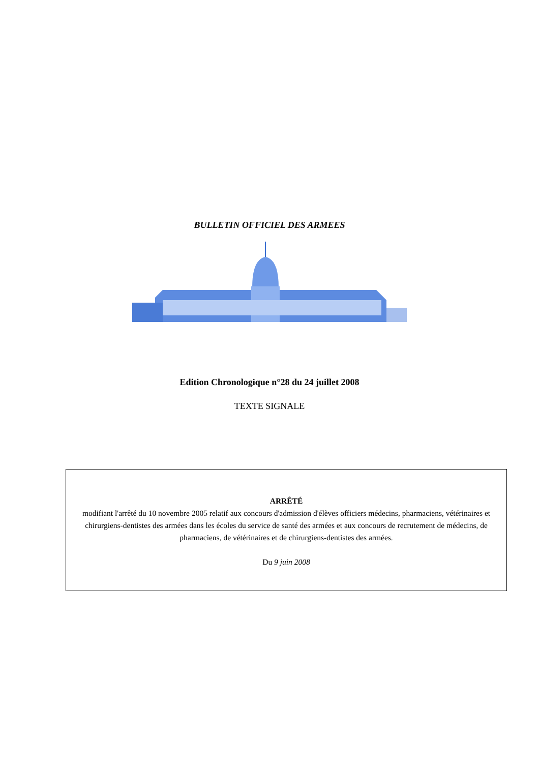BULLETIN OFFICIEL DES ARMEES
Edition Chronologique n°28 du 24 juillet 2008
TEXTE SIGNALE
ARRÊTÉ
modifiant l'arrêté du 10 novembre 2005 relatif aux concours d'admission d'élèves officiers médecins, pharmaciens, vétérinaires et chirurgiens-dentistes des armées dans les écoles du service de santé des armées et aux concours de recrutement de médecins, de pharmaciens, de vétérinaires et de chirurgiens-dentistes des armées.
Du 9 juin 2008